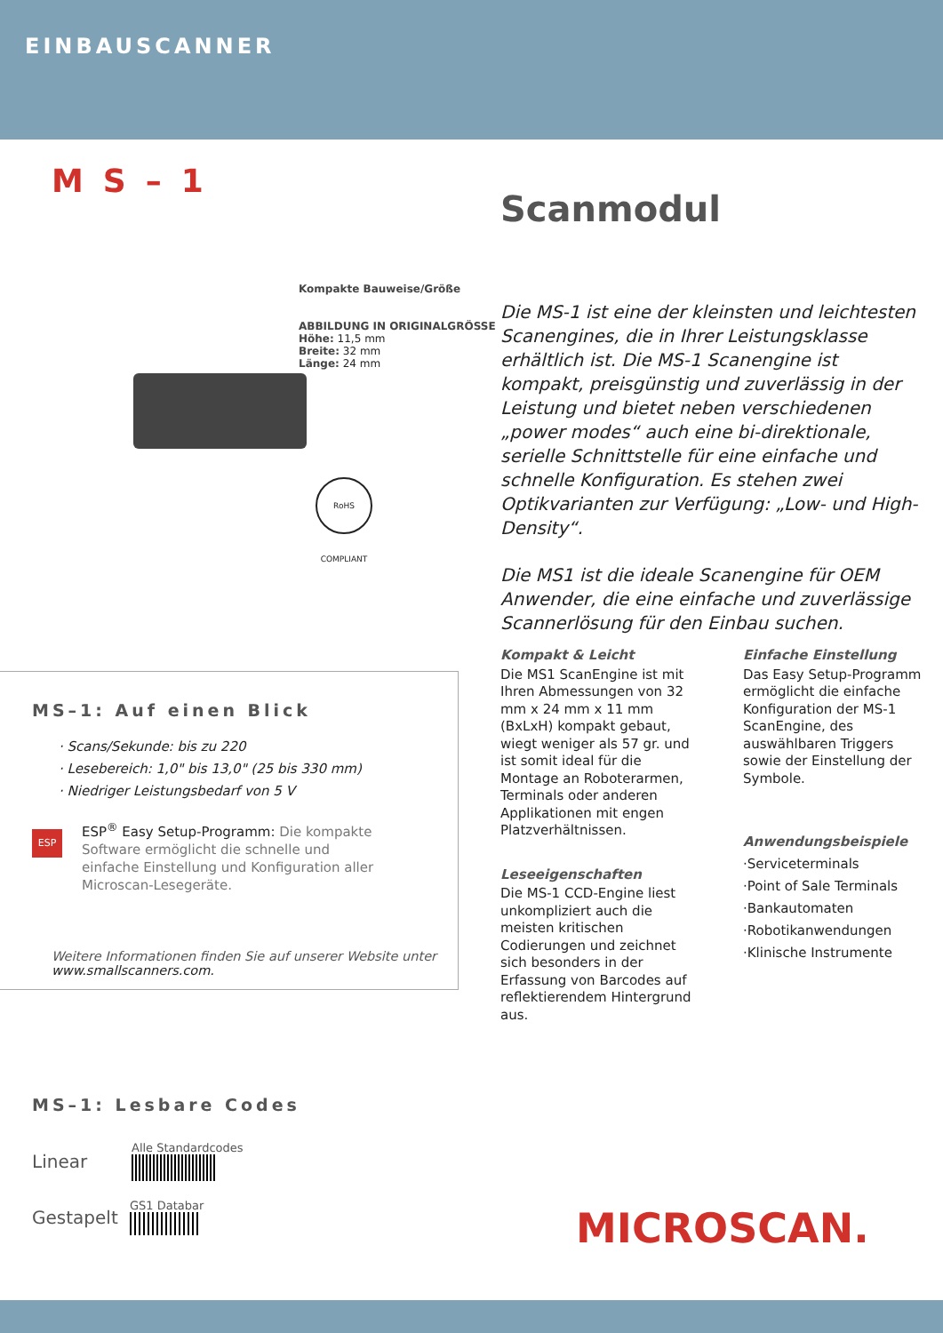EINBAUSCANNER
MS–1
Scanmodul
Kompakte Bauweise/Größe
ABBILDUNG IN ORIGINALGRÖSSE
Höhe: 11,5 mm
Breite: 32 mm
Länge: 24 mm
RoHS COMPLIANT
Die MS-1 ist eine der kleinsten und leichtesten Scanengines, die in Ihrer Leistungsklasse erhältlich ist. Die MS-1 Scanengine ist kompakt, preisgünstig und zuverlässig in der Leistung und bietet neben verschiedenen „power modes“ auch eine bi-direktionale, serielle Schnittstelle für eine einfache und schnelle Konfiguration. Es stehen zwei Optikvarianten zur Verfügung: „Low- und High-Density“.
Die MS1 ist die ideale Scanengine für OEM Anwender, die eine einfache und zuverlässige Scannerlösung für den Einbau suchen.
MS–1: Auf einen Blick
· Scans/Sekunde: bis zu 220
· Lesebereich: 1,0" bis 13,0" (25 bis 330 mm)
· Niedriger Leistungsbedarf von 5 V
ESP
ESP<sup>®</sup> Easy Setup-Programm: Die kompakte Software ermöglicht die schnelle und einfache Einstellung und Konfiguration aller Microscan-Lesegeräte.
Weitere Informationen finden Sie auf unserer Website unter
www.smallscanners.com.
Kompakt & Leicht
Die MS1 ScanEngine ist mit Ihren Abmessungen von 32 mm x 24 mm x 11 mm (BxLxH) kompakt gebaut, wiegt weniger als 57 gr. und ist somit ideal für die Montage an Roboterarmen, Terminals oder anderen Applikationen mit engen Platzverhältnissen.
Leseeigenschaften
Die MS-1 CCD-Engine liest unkompliziert auch die meisten kritischen Codierungen und zeichnet sich besonders in der Erfassung von Barcodes auf reflektierendem Hintergrund aus.
Einfache Einstellung
Das Easy Setup-Programm ermöglicht die einfache Konfiguration der MS-1 ScanEngine, des auswählbaren Triggers sowie der Einstellung der Symbole.
Anwendungsbeispiele
·Serviceterminals
·Point of Sale Terminals
·Bankautomaten
·Robotikanwendungen
·Klinische Instrumente
MS–1: Lesbare Codes
Linear
Alle Standardcodes
Gestapelt
GS1 Databar
MICROSCAN.